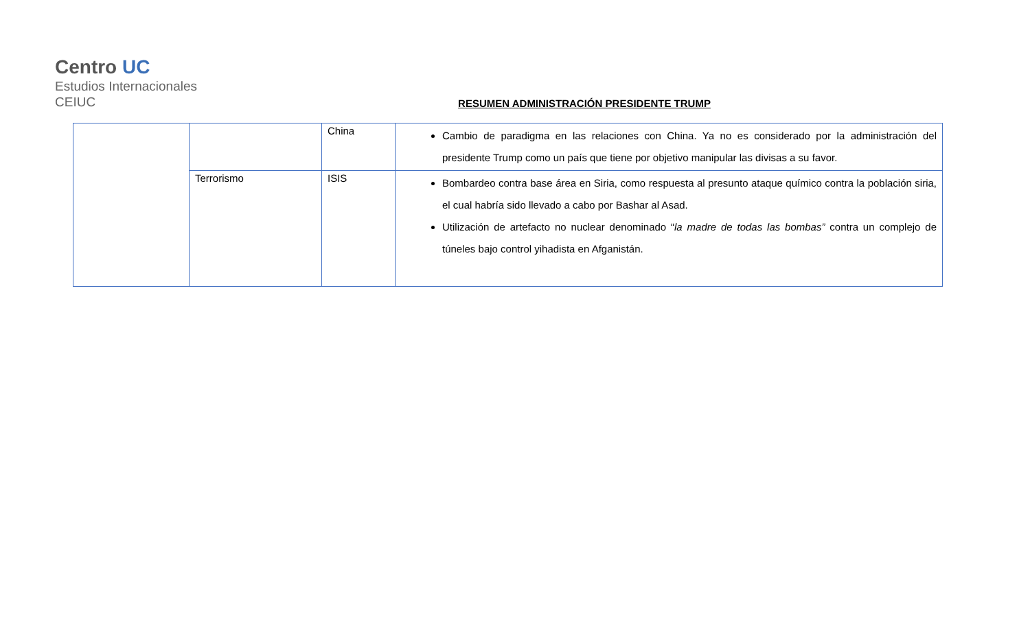Centro UC
Estudios Internacionales
CEIUC
RESUMEN ADMINISTRACIÓN PRESIDENTE TRUMP
| | | China | Cambio de paradigma en las relaciones con China. Ya no es considerado por la administración del presidente Trump como un país que tiene por objetivo manipular las divisas a su favor. |
| | Terrorismo | ISIS | Bombardeo contra base área en Siria, como respuesta al presunto ataque químico contra la población siria, el cual habría sido llevado a cabo por Bashar al Asad. Utilización de artefacto no nuclear denominado “ la madre de todas las bombas” contra un complejo de túneles bajo control yihadista en Afganistán. |